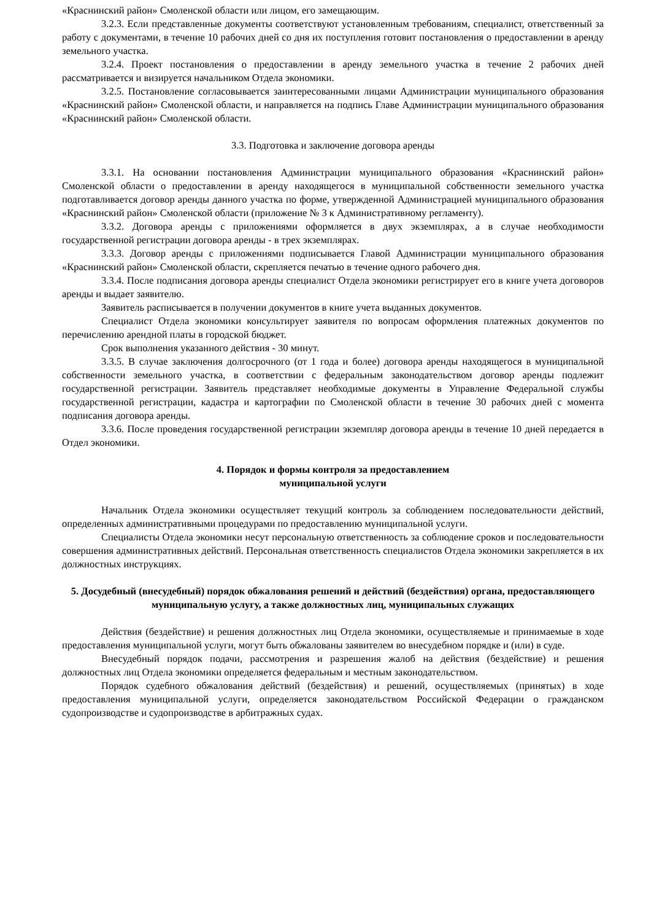«Краснинский район» Смоленской области или лицом, его замещающим.
3.2.3. Если представленные документы соответствуют установленным требованиям, специалист, ответственный за работу с документами, в течение 10 рабочих дней со дня их поступления готовит постановления о предоставлении в аренду земельного участка.
3.2.4. Проект постановления о предоставлении в аренду земельного участка в течение 2 рабочих дней рассматривается и визируется начальником Отдела экономики.
3.2.5. Постановление согласовывается заинтересованными лицами Администрации муниципального образования «Краснинский район» Смоленской области, и направляется на подпись Главе Администрации муниципального образования «Краснинский район» Смоленской области.
3.3. Подготовка и заключение договора аренды
3.3.1. На основании постановления Администрации муниципального образования «Краснинский район» Смоленской области о предоставлении в аренду находящегося в муниципальной собственности земельного участка подготавливается договор аренды данного участка по форме, утвержденной Администрацией муниципального образования «Краснинский район» Смоленской области (приложение № 3 к Административному регламенту).
3.3.2. Договора аренды с приложениями оформляется в двух экземплярах, а в случае необходимости государственной регистрации договора аренды - в трех экземплярах.
3.3.3. Договор аренды с приложениями подписывается Главой Администрации муниципального образования «Краснинский район» Смоленской области, скрепляется печатью в течение одного рабочего дня.
3.3.4. После подписания договора аренды специалист Отдела экономики регистрирует его в книге учета договоров аренды и выдает заявителю.
Заявитель расписывается в получении документов в книге учета выданных документов.
Специалист Отдела экономики консультирует заявителя по вопросам оформления платежных документов по перечислению арендной платы в городской бюджет.
Срок выполнения указанного действия - 30 минут.
3.3.5. В случае заключения долгосрочного (от 1 года и более) договора аренды находящегося в муниципальной собственности земельного участка, в соответствии с федеральным законодательством договор аренды подлежит государственной регистрации. Заявитель представляет необходимые документы в Управление Федеральной службы государственной регистрации, кадастра и картографии по Смоленской области в течение 30 рабочих дней с момента подписания договора аренды.
3.3.6. После проведения государственной регистрации экземпляр договора аренды в течение 10 дней передается в Отдел экономики.
4. Порядок и формы контроля за предоставлением
муниципальной услуги
Начальник Отдела экономики осуществляет текущий контроль за соблюдением последовательности действий, определенных административными процедурами по предоставлению муниципальной услуги.
Специалисты Отдела экономики несут персональную ответственность за соблюдение сроков и последовательности совершения административных действий. Персональная ответственность специалистов Отдела экономики закрепляется в их должностных инструкциях.
5. Досудебный (внесудебный) порядок обжалования решений и действий (бездействия) органа, предоставляющего муниципальную услугу, а также должностных лиц, муниципальных служащих
Действия (бездействие) и решения должностных лиц Отдела экономики, осуществляемые и принимаемые в ходе предоставления муниципальной услуги, могут быть обжалованы заявителем во внесудебном порядке и (или) в суде.
Внесудебный порядок подачи, рассмотрения и разрешения жалоб на действия (бездействие) и решения должностных лиц Отдела экономики определяется федеральным и местным законодательством.
Порядок судебного обжалования действий (бездействия) и решений, осуществляемых (принятых) в ходе предоставления муниципальной услуги, определяется законодательством Российской Федерации о гражданском судопроизводстве и судопроизводстве в арбитражных судах.